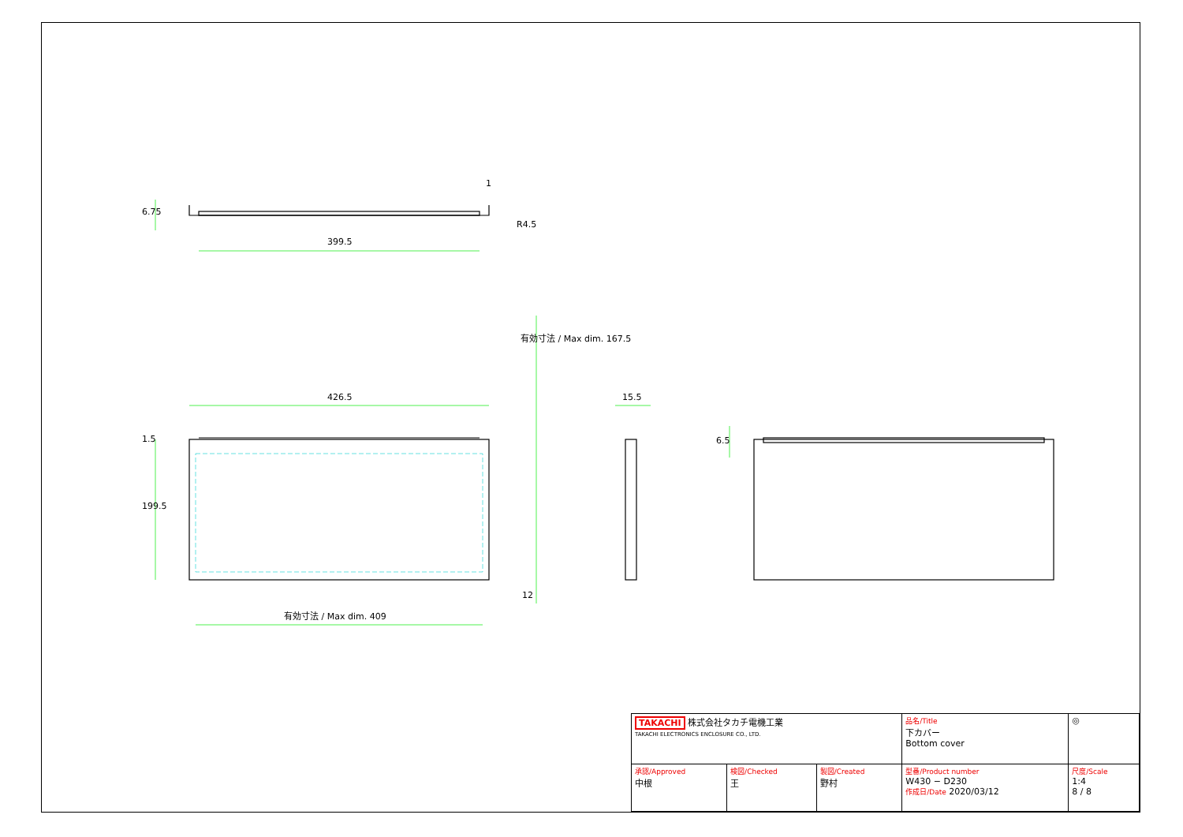6.75
1
R4.5
399.5
426.5
有効寸法 / Max dim. 167.5
15.5
1.5 6.5
199.5
12
有効寸法 / Max dim. 409
| TAKACHI 株式会社タカチ電機工業 TAKACHI ELECTRONICS ENCLOSURE CO., LTD. | | | 品名/Title 下カバー Bottom cover | ◎ |
| 承認/Approved 中根 | 検図/Checked 王 | 製図/Created 野村 | 型番/Product number W430 − D230 作成日/Date 2020/03/12 | 尺度/Scale 1:4 8 / 8 |